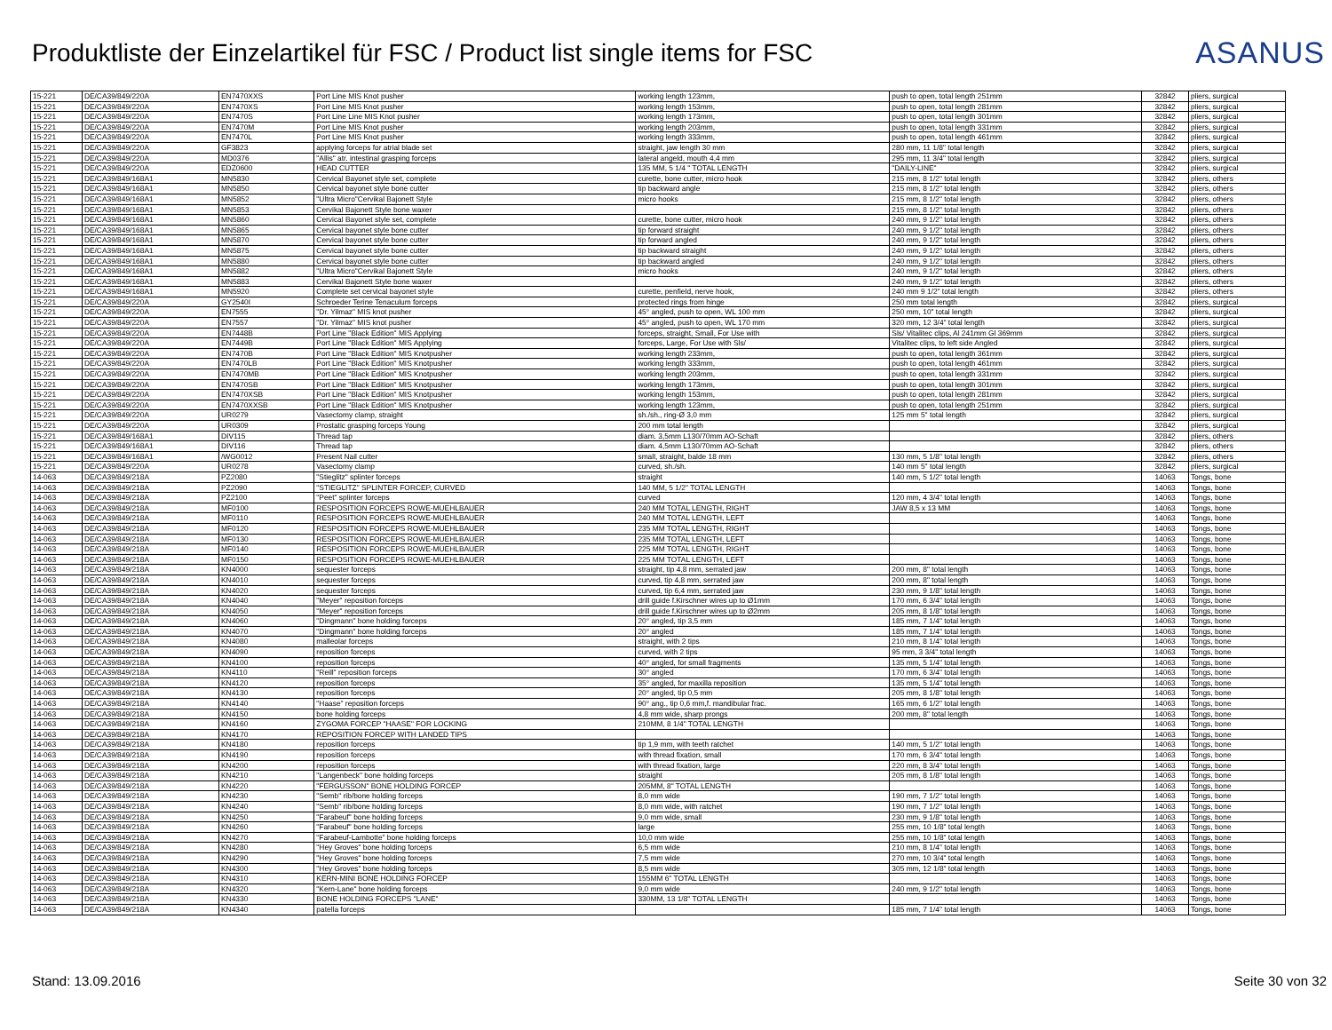Produktliste der Einzelartikel für FSC / Product list single items for FSC
ASANUS
| 15-221 | DE/CA39/849/220A | EN7470XXS | Port Line MIS Knot pusher | working length 123mm, | push to open, total length 251mm | 32842 | pliers, surgical |
| 15-221 | DE/CA39/849/220A | EN7470XS | Port Line MIS Knot pusher | working length 153mm, | push to open, total length 281mm | 32842 | pliers, surgical |
| 15-221 | DE/CA39/849/220A | EN7470S | Port Line Line MIS Knot pusher | working length 173mm, | push to open, total length 301mm | 32842 | pliers, surgical |
| 15-221 | DE/CA39/849/220A | EN7470M | Port Line MIS Knot pusher | working length 203mm, | push to open, total length 331mm | 32842 | pliers, surgical |
| 15-221 | DE/CA39/849/220A | EN7470L | Port Line MIS Knot pusher | working length 333mm, | push to open, total length 461mm | 32842 | pliers, surgical |
| 15-221 | DE/CA39/849/220A | GF3823 | applying forceps for atrial blade set | straight, jaw length 30 mm | 280 mm, 11 1/8" total length | 32842 | pliers, surgical |
| 15-221 | DE/CA39/849/220A | MD0376 | "Allis" atr. intestinal grasping forceps | lateral angeld, mouth 4,4 mm | 295 mm, 11 3/4" total length | 32842 | pliers, surgical |
| 15-221 | DE/CA39/849/220A | EDZ0600 | HEAD CUTTER | 135 MM, 5 1/4 " TOTAL LENGTH | "DAILY-LINE" | 32842 | pliers, surgical |
| 15-221 | DE/CA39/849/168A1 | MN5830 | Cervical Bayonet style set, complete | curette, bone cutter, micro hook | 215 mm, 8 1/2" total length | 32842 | pliers, others |
| 15-221 | DE/CA39/849/168A1 | MN5850 | Cervical bayonet style bone cutter | tip backward angle | 215 mm, 8 1/2" total length | 32842 | pliers, others |
| 15-221 | DE/CA39/849/168A1 | MN5852 | "Ultra Micro"Cervikal Bajonett Style | micro hooks | 215 mm, 8 1/2" total length | 32842 | pliers, others |
| 15-221 | DE/CA39/849/168A1 | MN5853 | Cervikal Bajonett Style bone waxer | | 215 mm, 8 1/2" total length | 32842 | pliers, others |
| 15-221 | DE/CA39/849/168A1 | MN5860 | Cervical Bayonet style set, complete | curette, bone cutter, micro hook | 240 mm, 9 1/2" total length | 32842 | pliers, others |
| 15-221 | DE/CA39/849/168A1 | MN5865 | Cervical bayonet style bone cutter | tip forward straight | 240 mm, 9 1/2" total length | 32842 | pliers, others |
| 15-221 | DE/CA39/849/168A1 | MN5870 | Cervical bayonet style bone cutter | tip forward angled | 240 mm, 9 1/2" total length | 32842 | pliers, others |
| 15-221 | DE/CA39/849/168A1 | MN5875 | Cervical bayonet style bone cutter | tip backward straight | 240 mm, 9 1/2" total length | 32842 | pliers, others |
| 15-221 | DE/CA39/849/168A1 | MN5880 | Cervical bayonet style bone cutter | tip backward angled | 240 mm, 9 1/2" total length | 32842 | pliers, others |
| 15-221 | DE/CA39/849/168A1 | MN5882 | "Ultra Micro"Cervikal Bajonett Style | micro hooks | 240 mm, 9 1/2" total length | 32842 | pliers, others |
| 15-221 | DE/CA39/849/168A1 | MN5883 | Cervikal Bajonett Style bone waxer | | 240 mm, 9 1/2" total length | 32842 | pliers, others |
| 15-221 | DE/CA39/849/168A1 | MN5920 | Complete set cervical bayonet style | curette, penfield, nerve hook, | 240 mm 9 1/2" total length | 32842 | pliers, others |
| 15-221 | DE/CA39/849/220A | GY2540I | Schroeder Terine Tenaculum forceps | protected rings from hinge | 250 mm total length | 32842 | pliers, surgical |
| 15-221 | DE/CA39/849/220A | EN7555 | "Dr. Yilmaz" MIS knot pusher | 45° angled, push to open, WL 100 mm | 250 mm, 10" total length | 32842 | pliers, surgical |
| 15-221 | DE/CA39/849/220A | EN7557 | "Dr. Yilmaz" MIS knot pusher | 45° angled, push to open, WL 170 mm | 320 mm, 12 3/4" total length | 32842 | pliers, surgical |
| 15-221 | DE/CA39/849/220A | EN7448B | Port Line "Black Edition" MIS Applying | forceps, straight, Small, For Use with | Sls/ Vitalitec clips, Al 241mm Gl 369mm | 32842 | pliers, surgical |
| 15-221 | DE/CA39/849/220A | EN7449B | Port Line "Black Edition" MIS Applying | forceps, Large, For Use with Sls/ | Vitalitec clips, to left side Angled | 32842 | pliers, surgical |
| 15-221 | DE/CA39/849/220A | EN7470B | Port Line "Black Edition" MIS Knotpusher | working length 233mm, | push to open, total length 361mm | 32842 | pliers, surgical |
| 15-221 | DE/CA39/849/220A | EN7470LB | Port Line "Black Edition" MIS Knotpusher | working length 333mm, | push to open, total length 461mm | 32842 | pliers, surgical |
| 15-221 | DE/CA39/849/220A | EN7470MB | Port Line "Black Edition" MIS Knotpusher | working length 203mm, | push to open, total length 331mm | 32842 | pliers, surgical |
| 15-221 | DE/CA39/849/220A | EN7470SB | Port Line "Black Edition" MIS Knotpusher | working length 173mm, | push to open, total length 301mm | 32842 | pliers, surgical |
| 15-221 | DE/CA39/849/220A | EN7470XSB | Port Line "Black Edition" MIS Knotpusher | working length 153mm, | push to open, total length 281mm | 32842 | pliers, surgical |
| 15-221 | DE/CA39/849/220A | EN7470XXSB | Port Line "Black Edition" MIS Knotpusher | working length 123mm, | push to open, total length 251mm | 32842 | pliers, surgical |
| 15-221 | DE/CA39/849/220A | UR0279 | Vasectomy clamp, straight | sh./sh., ring-Ø 3,0 mm | 125 mm 5" total length | 32842 | pliers, surgical |
| 15-221 | DE/CA39/849/220A | UR0309 | Prostatic grasping forceps Young | 200 mm total length | | 32842 | pliers, surgical |
| 15-221 | DE/CA39/849/168A1 | DIV115 | Thread tap | diam. 3,5mm L130/70mm AO-Schaft | | 32842 | pliers, others |
| 15-221 | DE/CA39/849/168A1 | DIV116 | Thread tap | diam. 4,5mm L130/70mm AO-Schaft | | 32842 | pliers, others |
| 15-221 | DE/CA39/849/168A1 | /WG0012 | Present Nail cutter | small, straight, balde 18 mm | 130 mm, 5 1/8" total length | 32842 | pliers, others |
| 15-221 | DE/CA39/849/220A | UR0278 | Vasectomy clamp | curved, sh./sh. | 140 mm 5" total length | 32842 | pliers, surgical |
| 14-063 | DE/CA39/849/218A | PZ2080 | "Stieglitz" splinter forceps | straight | 140 mm, 5 1/2" total length | 14063 | Tongs, bone |
| 14-063 | DE/CA39/849/218A | PZ2090 | "STIEGLITZ" SPLINTER FORCEP, CURVED | 140 MM, 5 1/2" TOTAL LENGTH | | 14063 | Tongs, bone |
| 14-063 | DE/CA39/849/218A | PZ2100 | "Peet" splinter forceps | curved | 120 mm, 4 3/4" total length | 14063 | Tongs, bone |
| 14-063 | DE/CA39/849/218A | MF0100 | RESPOSITION FORCEPS ROWE-MUEHLBAUER | 240 MM TOTAL LENGTH, RIGHT | JAW 8,5 x 13 MM | 14063 | Tongs, bone |
| 14-063 | DE/CA39/849/218A | MF0110 | RESPOSITION FORCEPS ROWE-MUEHLBAUER | 240 MM TOTAL LENGTH, LEFT | | 14063 | Tongs, bone |
| 14-063 | DE/CA39/849/218A | MF0120 | RESPOSITION FORCEPS ROWE-MUEHLBAUER | 235 MM TOTAL LENGTH, RIGHT | | 14063 | Tongs, bone |
| 14-063 | DE/CA39/849/218A | MF0130 | RESPOSITION FORCEPS ROWE-MUEHLBAUER | 235 MM TOTAL LENGTH, LEFT | | 14063 | Tongs, bone |
| 14-063 | DE/CA39/849/218A | MF0140 | RESPOSITION FORCEPS ROWE-MUEHLBAUER | 225 MM TOTAL LENGTH, RIGHT | | 14063 | Tongs, bone |
| 14-063 | DE/CA39/849/218A | MF0150 | RESPOSITION FORCEPS ROWE-MUEHLBAUER | 225 MM TOTAL LENGTH, LEFT | | 14063 | Tongs, bone |
| 14-063 | DE/CA39/849/218A | KN4000 | sequester forceps | straight, tip 4,8 mm, serrated jaw | 200 mm, 8" total length | 14063 | Tongs, bone |
| 14-063 | DE/CA39/849/218A | KN4010 | sequester forceps | curved, tip 4,8 mm, serrated jaw | 200 mm, 8" total length | 14063 | Tongs, bone |
| 14-063 | DE/CA39/849/218A | KN4020 | sequester forceps | curved, tip 6,4 mm, serrated jaw | 230 mm, 9 1/8" total length | 14063 | Tongs, bone |
| 14-063 | DE/CA39/849/218A | KN4040 | "Meyer" reposition forceps | drill guide f.Kirschner wires up to Ø1mm | 170 mm, 6 3/4" total length | 14063 | Tongs, bone |
| 14-063 | DE/CA39/849/218A | KN4050 | "Meyer" reposition forceps | drill guide f.Kirschner wires up to Ø2mm | 205 mm, 8 1/8" total length | 14063 | Tongs, bone |
| 14-063 | DE/CA39/849/218A | KN4060 | "Dingmann" bone holding forceps | 20° angled, tip 3,5 mm | 185 mm, 7 1/4" total length | 14063 | Tongs, bone |
| 14-063 | DE/CA39/849/218A | KN4070 | "Dingmann" bone holding forceps | 20° angled | 185 mm, 7 1/4" total length | 14063 | Tongs, bone |
| 14-063 | DE/CA39/849/218A | KN4080 | malleolar forceps | straight, with 2 tips | 210 mm, 8 1/4" total length | 14063 | Tongs, bone |
| 14-063 | DE/CA39/849/218A | KN4090 | reposition forceps | curved, with 2 tips | 95 mm, 3 3/4" total length | 14063 | Tongs, bone |
| 14-063 | DE/CA39/849/218A | KN4100 | reposition forceps | 40° angled, for small fragments | 135 mm, 5 1/4" total length | 14063 | Tongs, bone |
| 14-063 | DE/CA39/849/218A | KN4110 | "Reill" reposition forceps | 30° angled | 170 mm, 6 3/4" total length | 14063 | Tongs, bone |
| 14-063 | DE/CA39/849/218A | KN4120 | reposition forceps | 35° angled, for maxilla reposition | 135 mm, 5 1/4" total length | 14063 | Tongs, bone |
| 14-063 | DE/CA39/849/218A | KN4130 | reposition forceps | 20° angled, tip 0,5 mm | 205 mm, 8 1/8" total length | 14063 | Tongs, bone |
| 14-063 | DE/CA39/849/218A | KN4140 | "Haase" reposition forceps | 90° ang., tip 0,6 mm,f. mandibular frac. | 165 mm, 6 1/2" total length | 14063 | Tongs, bone |
| 14-063 | DE/CA39/849/218A | KN4150 | bone holding forceps | 4,8 mm wide, sharp prongs | 200 mm, 8" total length | 14063 | Tongs, bone |
| 14-063 | DE/CA39/849/218A | KN4160 | ZYGOMA FORCEP "HAASE" FOR LOCKING | 210MM, 8 1/4" TOTAL LENGTH | | 14063 | Tongs, bone |
| 14-063 | DE/CA39/849/218A | KN4170 | REPOSITION FORCEP WITH LANDED TIPS | | | 14063 | Tongs, bone |
| 14-063 | DE/CA39/849/218A | KN4180 | reposition forceps | tip 1,9 mm, with teeth ratchet | 140 mm, 5 1/2" total length | 14063 | Tongs, bone |
| 14-063 | DE/CA39/849/218A | KN4190 | reposition forceps | with thread fixation, small | 170 mm, 6 3/4" total length | 14063 | Tongs, bone |
| 14-063 | DE/CA39/849/218A | KN4200 | reposition forceps | with thread fixation, large | 220 mm, 8 3/4" total length | 14063 | Tongs, bone |
| 14-063 | DE/CA39/849/218A | KN4210 | "Langenbeck" bone holding forceps | straight | 205 mm, 8 1/8" total length | 14063 | Tongs, bone |
| 14-063 | DE/CA39/849/218A | KN4220 | "FERGUSSON" BONE HOLDING FORCEP | 205MM, 8" TOTAL LENGTH | | 14063 | Tongs, bone |
| 14-063 | DE/CA39/849/218A | KN4230 | "Semb" rib/bone holding forceps | 8,0 mm wide | 190 mm, 7 1/2" total length | 14063 | Tongs, bone |
| 14-063 | DE/CA39/849/218A | KN4240 | "Semb" rib/bone holding forceps | 8,0 mm wide, with ratchet | 190 mm, 7 1/2" total length | 14063 | Tongs, bone |
| 14-063 | DE/CA39/849/218A | KN4250 | "Farabeuf" bone holding forceps | 9,0 mm wide, small | 230 mm, 9 1/8" total length | 14063 | Tongs, bone |
| 14-063 | DE/CA39/849/218A | KN4260 | "Farabeuf" bone holding forceps | large | 255 mm, 10 1/8" total length | 14063 | Tongs, bone |
| 14-063 | DE/CA39/849/218A | KN4270 | "Farabeuf-Lambotte" bone holding forceps | 10,0 mm wide | 255 mm, 10 1/8" total length | 14063 | Tongs, bone |
| 14-063 | DE/CA39/849/218A | KN4280 | "Hey Groves" bone holding forceps | 6,5 mm wide | 210 mm, 8 1/4" total length | 14063 | Tongs, bone |
| 14-063 | DE/CA39/849/218A | KN4290 | "Hey Groves" bone holding forceps | 7,5 mm wide | 270 mm, 10 3/4" total length | 14063 | Tongs, bone |
| 14-063 | DE/CA39/849/218A | KN4300 | "Hey Groves" bone holding forceps | 8,5 mm wide | 305 mm, 12 1/8" total length | 14063 | Tongs, bone |
| 14-063 | DE/CA39/849/218A | KN4310 | KERN-MINI BONE HOLDING FORCEP | 155MM 6" TOTAL LENGTH | | 14063 | Tongs, bone |
| 14-063 | DE/CA39/849/218A | KN4320 | "Kern-Lane" bone holding forceps | 9,0 mm wide | 240 mm, 9 1/2" total length | 14063 | Tongs, bone |
| 14-063 | DE/CA39/849/218A | KN4330 | BONE HOLDING FORCEPS "LANE" | 330MM, 13 1/8" TOTAL LENGTH | | 14063 | Tongs, bone |
| 14-063 | DE/CA39/849/218A | KN4340 | patella forceps | | 185 mm, 7 1/4" total length | 14063 | Tongs, bone |
Stand: 13.09.2016 Seite 30 von 32